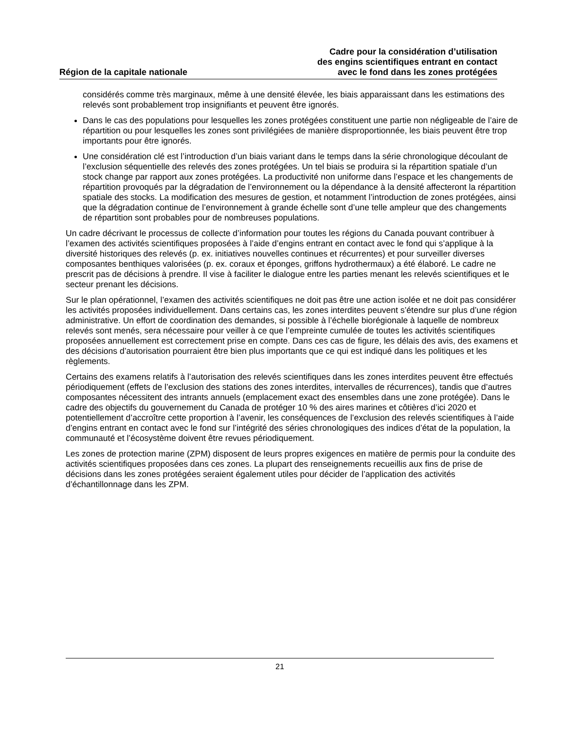Région de la capitale nationale
Cadre pour la considération d’utilisation
des engins scientifiques entrant en contact
avec le fond dans les zones protégées
considérés comme très marginaux, même à une densité élevée, les biais apparaissant dans les estimations des relevés sont probablement trop insignifiants et peuvent être ignorés.
Dans le cas des populations pour lesquelles les zones protégées constituent une partie non négligeable de l’aire de répartition ou pour lesquelles les zones sont privilégiées de manière disproportionnée, les biais peuvent être trop importants pour être ignorés.
Une considération clé est l’introduction d’un biais variant dans le temps dans la série chronologique découlant de l’exclusion séquentielle des relevés des zones protégées. Un tel biais se produira si la répartition spatiale d’un stock change par rapport aux zones protégées. La productivité non uniforme dans l’espace et les changements de répartition provoqués par la dégradation de l’environnement ou la dépendance à la densité affecteront la répartition spatiale des stocks. La modification des mesures de gestion, et notamment l’introduction de zones protégées, ainsi que la dégradation continue de l’environnement à grande échelle sont d’une telle ampleur que des changements de répartition sont probables pour de nombreuses populations.
Un cadre décrivant le processus de collecte d’information pour toutes les régions du Canada pouvant contribuer à l’examen des activités scientifiques proposées à l’aide d’engins entrant en contact avec le fond qui s’applique à la diversité historiques des relevés (p. ex. initiatives nouvelles continues et récurrentes) et pour surveiller diverses composantes benthiques valorisées (p. ex. coraux et éponges, griffons hydrothermaux) a été élaboré. Le cadre ne prescrit pas de décisions à prendre. Il vise à faciliter le dialogue entre les parties menant les relevés scientifiques et le secteur prenant les décisions.
Sur le plan opérationnel, l’examen des activités scientifiques ne doit pas être une action isolée et ne doit pas considérer les activités proposées individuellement. Dans certains cas, les zones interdites peuvent s’étendre sur plus d’une région administrative. Un effort de coordination des demandes, si possible à l’échelle biorégionale à laquelle de nombreux relevés sont menés, sera nécessaire pour veiller à ce que l’empreinte cumulée de toutes les activités scientifiques proposées annuellement est correctement prise en compte. Dans ces cas de figure, les délais des avis, des examens et des décisions d’autorisation pourraient être bien plus importants que ce qui est indiqué dans les politiques et les règlements.
Certains des examens relatifs à l’autorisation des relevés scientifiques dans les zones interdites peuvent être effectués périodiquement (effets de l’exclusion des stations des zones interdites, intervalles de récurrences), tandis que d’autres composantes nécessitent des intrants annuels (emplacement exact des ensembles dans une zone protégée). Dans le cadre des objectifs du gouvernement du Canada de protéger 10 % des aires marines et côtières d’ici 2020 et potentiellement d’accroître cette proportion à l’avenir, les conséquences de l’exclusion des relevés scientifiques à l’aide d’engins entrant en contact avec le fond sur l’intégrité des séries chronologiques des indices d’état de la population, la communauté et l’écosystème doivent être revues périodiquement.
Les zones de protection marine (ZPM) disposent de leurs propres exigences en matière de permis pour la conduite des activités scientifiques proposées dans ces zones. La plupart des renseignements recueillis aux fins de prise de décisions dans les zones protégées seraient également utiles pour décider de l’application des activités d’échantillonnage dans les ZPM.
21